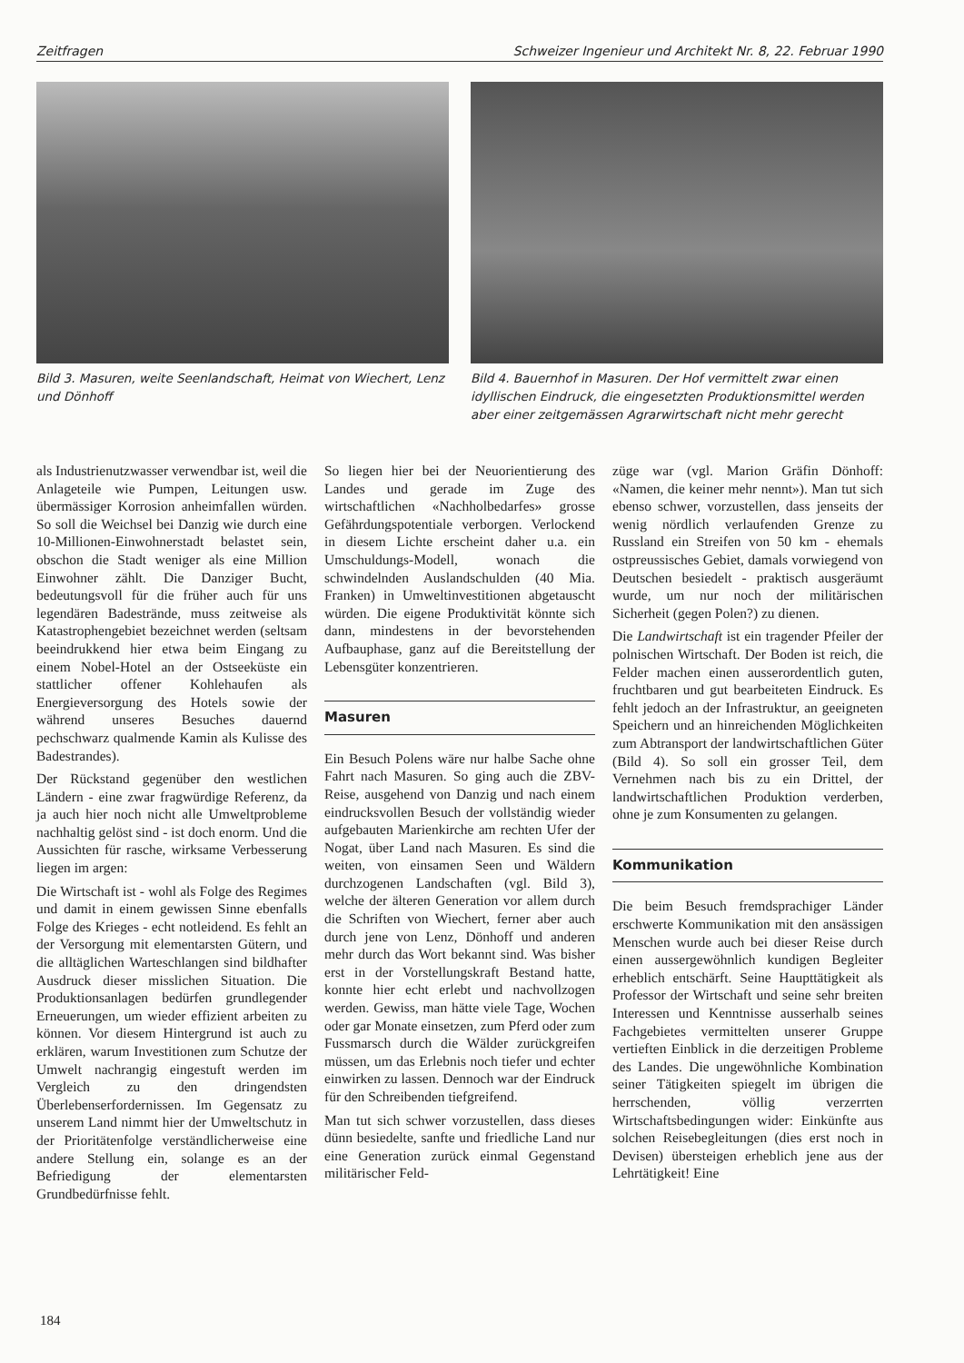Zeitfragen Schweizer Ingenieur und Architekt Nr. 8, 22. Februar 1990
Bild 3. Masuren, weite Seenlandschaft, Heimat von Wiechert, Lenz und Dönhoff
Bild 4. Bauernhof in Masuren. Der Hof vermittelt zwar einen idyllischen Eindruck, die eingesetzten Produktionsmittel werden aber einer zeitgemässen Agrarwirtschaft nicht mehr gerecht
als Industrienutzwasser verwendbar ist, weil die Anlageteile wie Pumpen, Leitungen usw. übermässiger Korrosion anheimfallen würden. So soll die Weichsel bei Danzig wie durch eine 10-Millionen-Einwohnerstadt belastet sein, obschon die Stadt weniger als eine Million Einwohner zählt. Die Danziger Bucht, bedeutungsvoll für die früher auch für uns legendären Badestrände, muss zeitweise als Katastrophengebiet bezeichnet werden (seltsam beeindrukkend hier etwa beim Eingang zu einem Nobel-Hotel an der Ostseeküste ein stattlicher offener Kohlehaufen als Energieversorgung des Hotels sowie der während unseres Besuches dauernd pechschwarz qualmende Kamin als Kulisse des Badestrandes).
Der Rückstand gegenüber den westlichen Ländern - eine zwar fragwürdige Referenz, da ja auch hier noch nicht alle Umweltprobleme nachhaltig gelöst sind - ist doch enorm. Und die Aussichten für rasche, wirksame Verbesserung liegen im argen:
Die Wirtschaft ist - wohl als Folge des Regimes und damit in einem gewissen Sinne ebenfalls Folge des Krieges - echt notleidend. Es fehlt an der Versorgung mit elementarsten Gütern, und die alltäglichen Warteschlangen sind bildhafter Ausdruck dieser misslichen Situation. Die Produktionsanlagen bedürfen grundlegender Erneuerungen, um wieder effizient arbeiten zu können. Vor diesem Hintergrund ist auch zu erklären, warum Investitionen zum Schutze der Umwelt nachrangig eingestuft werden im Vergleich zu den dringendsten Überlebenserfordernissen. Im Gegensatz zu unserem Land nimmt hier der Umweltschutz in der Prioritätenfolge verständlicherweise eine andere Stellung ein, solange es an der Befriedigung der elementarsten Grundbedürfnisse fehlt.
So liegen hier bei der Neuorientierung des Landes und gerade im Zuge des wirtschaftlichen «Nachholbedarfes» grosse Gefährdungspotentiale verborgen. Verlockend in diesem Lichte erscheint daher u.a. ein Umschuldungs-Modell, wonach die schwindelnden Auslandschulden (40 Mia. Franken) in Umweltinvestitionen abgetauscht würden. Die eigene Produktivität könnte sich dann, mindestens in der bevorstehenden Aufbauphase, ganz auf die Bereitstellung der Lebensgüter konzentrieren.
Masuren
Ein Besuch Polens wäre nur halbe Sache ohne Fahrt nach Masuren. So ging auch die ZBV-Reise, ausgehend von Danzig und nach einem eindrucksvollen Besuch der vollständig wieder aufgebauten Marienkirche am rechten Ufer der Nogat, über Land nach Masuren. Es sind die weiten, von einsamen Seen und Wäldern durchzogenen Landschaften (vgl. Bild 3), welche der älteren Generation vor allem durch die Schriften von Wiechert, ferner aber auch durch jene von Lenz, Dönhoff und anderen mehr durch das Wort bekannt sind. Was bisher erst in der Vorstellungskraft Bestand hatte, konnte hier echt erlebt und nachvollzogen werden. Gewiss, man hätte viele Tage, Wochen oder gar Monate einsetzen, zum Pferd oder zum Fussmarsch durch die Wälder zurückgreifen müssen, um das Erlebnis noch tiefer und echter einwirken zu lassen. Dennoch war der Eindruck für den Schreibenden tiefgreifend.
Man tut sich schwer vorzustellen, dass dieses dünn besiedelte, sanfte und friedliche Land nur eine Generation zurück einmal Gegenstand militärischer Feld-
züge war (vgl. Marion Gräfin Dönhoff: «Namen, die keiner mehr nennt»). Man tut sich ebenso schwer, vorzustellen, dass jenseits der wenig nördlich verlaufenden Grenze zu Russland ein Streifen von 50 km - ehemals ostpreussisches Gebiet, damals vorwiegend von Deutschen besiedelt - praktisch ausgeräumt wurde, um nur noch der militärischen Sicherheit (gegen Polen?) zu dienen.
Die Landwirtschaft ist ein tragender Pfeiler der polnischen Wirtschaft. Der Boden ist reich, die Felder machen einen ausserordentlich guten, fruchtbaren und gut bearbeiteten Eindruck. Es fehlt jedoch an der Infrastruktur, an geeigneten Speichern und an hinreichenden Möglichkeiten zum Abtransport der landwirtschaftlichen Güter (Bild 4). So soll ein grosser Teil, dem Vernehmen nach bis zu ein Drittel, der landwirtschaftlichen Produktion verderben, ohne je zum Konsumenten zu gelangen.
Kommunikation
Die beim Besuch fremdsprachiger Länder erschwerte Kommunikation mit den ansässigen Menschen wurde auch bei dieser Reise durch einen aussergewöhnlich kundigen Begleiter erheblich entschärft. Seine Haupttätigkeit als Professor der Wirtschaft und seine sehr breiten Interessen und Kenntnisse ausserhalb seines Fachgebietes vermittelten unserer Gruppe vertieften Einblick in die derzeitigen Probleme des Landes. Die ungewöhnliche Kombination seiner Tätigkeiten spiegelt im übrigen die herrschenden, völlig verzerrten Wirtschaftsbedingungen wider: Einkünfte aus solchen Reisebegleitungen (dies erst noch in Devisen) übersteigen erheblich jene aus der Lehrtätigkeit! Eine
184